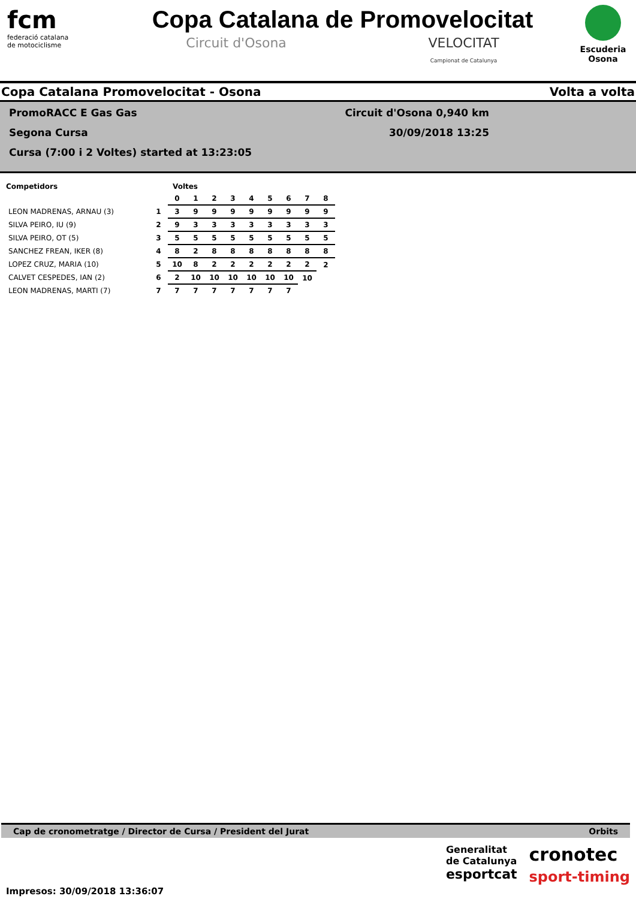fcm
federació catalana
de motociclisme
Copa Catalana de Promovelocitat
Circuit d'Osona VELOCITAT
Campionat de Catalunya
Escuderia
Osona
Copa Catalana Promovelocitat - Osona Volta a volta
PromoRACC E Gas Gas
Segona Cursa
Cursa (7:00 i 2 Voltes) started at 13:23:05
Circuit d'Osona 0,940 km
30/09/2018 13:25
| Competidors | | Voltes | | | | | | | | |
| --- | --- | --- | --- | --- | --- | --- | --- | --- | --- | --- |
| | | 0 | 1 | 2 | 3 | 4 | 5 | 6 | 7 | 8 |
| LEON MADRENAS, ARNAU (3) | 1 | 3 | 9 | 9 | 9 | 9 | 9 | 9 | 9 | 9 |
| SILVA PEIRO, IU (9) | 2 | 9 | 3 | 3 | 3 | 3 | 3 | 3 | 3 | 3 |
| SILVA PEIRO, OT (5) | 3 | 5 | 5 | 5 | 5 | 5 | 5 | 5 | 5 | 5 |
| SANCHEZ FREAN, IKER (8) | 4 | 8 | 2 | 8 | 8 | 8 | 8 | 8 | 8 | 8 |
| LOPEZ CRUZ, MARIA (10) | 5 | 10 | 8 | 2 | 2 | 2 | 2 | 2 | 2 | 2 |
| CALVET CESPEDES, IAN (2) | 6 | 2 | 10 | 10 | 10 | 10 | 10 | 10 | 10 | |
| LEON MADRENAS, MARTI (7) | 7 | 7 | 7 | 7 | 7 | 7 | 7 | 7 | | |
Cap de cronometratge / Director de Cursa / President del Jurat Orbits
Impresos: 30/09/2018 13:36:07
Generalitat
de Catalunya
esportcat
cronotec
sport-timing